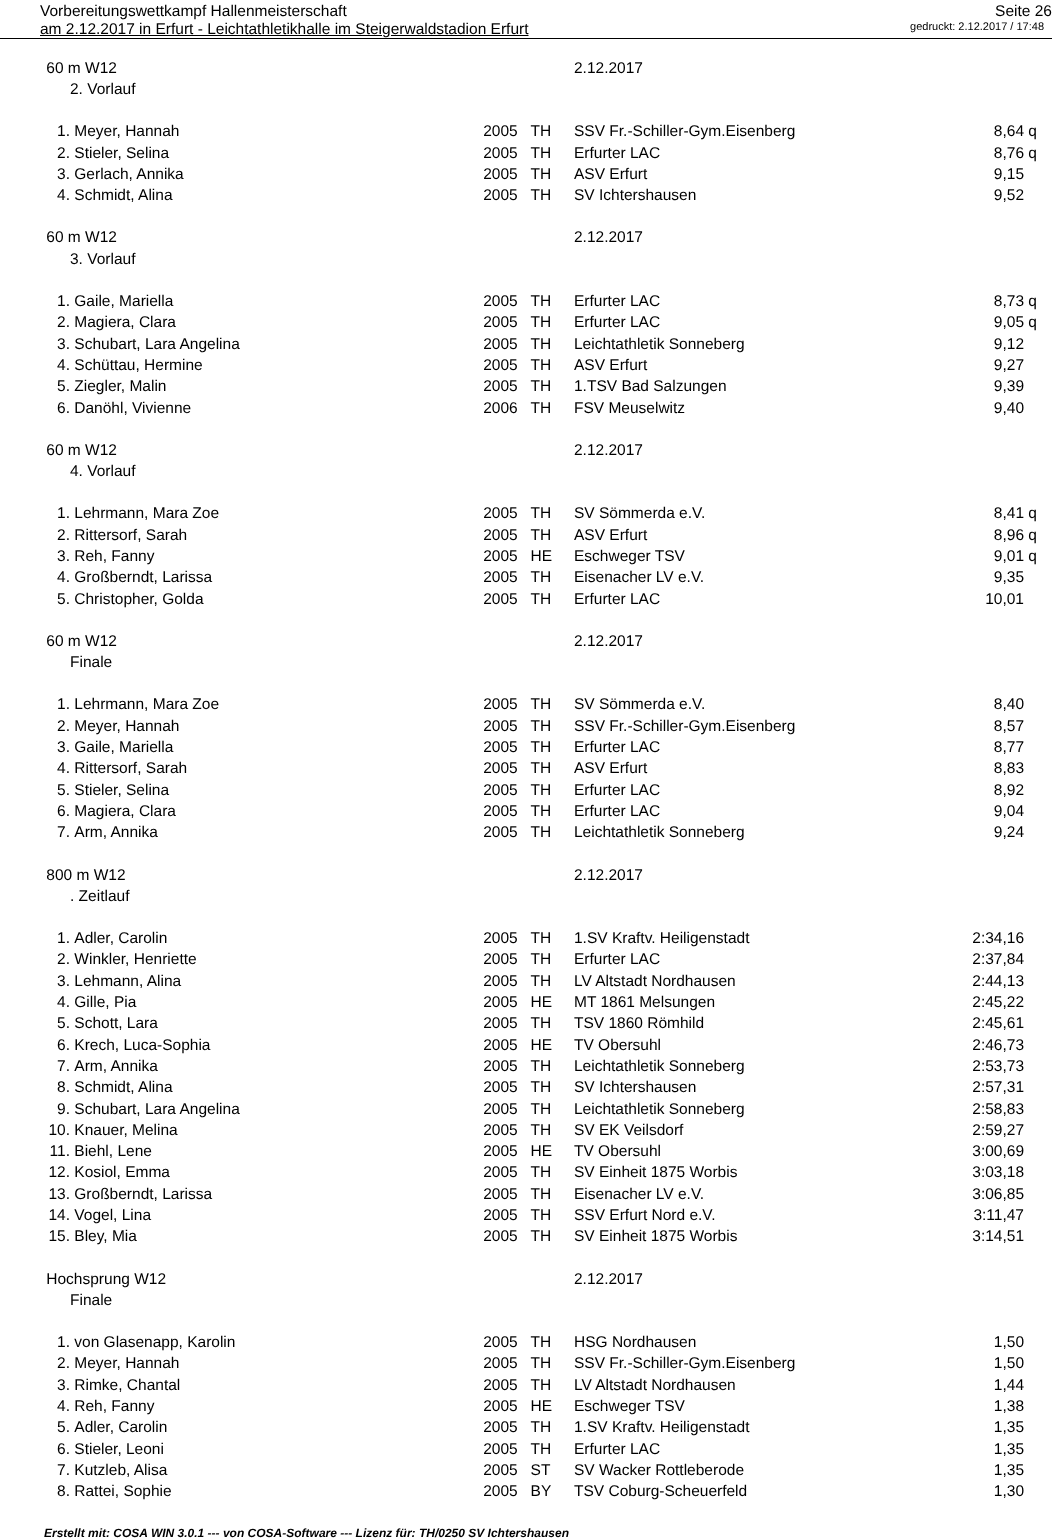Vorbereitungswettkampf Hallenmeisterschaft Seite 26
am 2.12.2017 in Erfurt - Leichtathletikhalle im Steigerwaldstadion Erfurt gedruckt: 2.12.2017 / 17:48
| 60 m W12 | | | | 2.12.2017 | | |
| | 2. Vorlauf | | | | | |
| 1. | Meyer, Hannah | 2005 | TH | SSV Fr.-Schiller-Gym.Eisenberg | 8,64 | q |
| 2. | Stieler, Selina | 2005 | TH | Erfurter LAC | 8,76 | q |
| 3. | Gerlach, Annika | 2005 | TH | ASV Erfurt | 9,15 | |
| 4. | Schmidt, Alina | 2005 | TH | SV Ichtershausen | 9,52 | |
| 60 m W12 | | | | 2.12.2017 | | |
| | 3. Vorlauf | | | | | |
| 1. | Gaile, Mariella | 2005 | TH | Erfurter LAC | 8,73 | q |
| 2. | Magiera, Clara | 2005 | TH | Erfurter LAC | 9,05 | q |
| 3. | Schubart, Lara Angelina | 2005 | TH | Leichtathletik Sonneberg | 9,12 | |
| 4. | Schüttau, Hermine | 2005 | TH | ASV Erfurt | 9,27 | |
| 5. | Ziegler, Malin | 2005 | TH | 1.TSV Bad Salzungen | 9,39 | |
| 6. | Danöhl, Vivienne | 2006 | TH | FSV Meuselwitz | 9,40 | |
| 60 m W12 | | | | 2.12.2017 | | |
| | 4. Vorlauf | | | | | |
| 1. | Lehrmann, Mara Zoe | 2005 | TH | SV Sömmerda e.V. | 8,41 | q |
| 2. | Rittersorf, Sarah | 2005 | TH | ASV Erfurt | 8,96 | q |
| 3. | Reh, Fanny | 2005 | HE | Eschweger TSV | 9,01 | q |
| 4. | Großberndt, Larissa | 2005 | TH | Eisenacher LV e.V. | 9,35 | |
| 5. | Christopher, Golda | 2005 | TH | Erfurter LAC | 10,01 | |
| 60 m W12 | | | | 2.12.2017 | | |
| | Finale | | | | | |
| 1. | Lehrmann, Mara Zoe | 2005 | TH | SV Sömmerda e.V. | 8,40 | |
| 2. | Meyer, Hannah | 2005 | TH | SSV Fr.-Schiller-Gym.Eisenberg | 8,57 | |
| 3. | Gaile, Mariella | 2005 | TH | Erfurter LAC | 8,77 | |
| 4. | Rittersorf, Sarah | 2005 | TH | ASV Erfurt | 8,83 | |
| 5. | Stieler, Selina | 2005 | TH | Erfurter LAC | 8,92 | |
| 6. | Magiera, Clara | 2005 | TH | Erfurter LAC | 9,04 | |
| 7. | Arm, Annika | 2005 | TH | Leichtathletik Sonneberg | 9,24 | |
| 800 m W12 | | | | 2.12.2017 | | |
| | . Zeitlauf | | | | | |
| 1. | Adler, Carolin | 2005 | TH | 1.SV Kraftv. Heiligenstadt | 2:34,16 | |
| 2. | Winkler, Henriette | 2005 | TH | Erfurter LAC | 2:37,84 | |
| 3. | Lehmann, Alina | 2005 | TH | LV Altstadt Nordhausen | 2:44,13 | |
| 4. | Gille, Pia | 2005 | HE | MT 1861 Melsungen | 2:45,22 | |
| 5. | Schott, Lara | 2005 | TH | TSV 1860 Römhild | 2:45,61 | |
| 6. | Krech, Luca-Sophia | 2005 | HE | TV Obersuhl | 2:46,73 | |
| 7. | Arm, Annika | 2005 | TH | Leichtathletik Sonneberg | 2:53,73 | |
| 8. | Schmidt, Alina | 2005 | TH | SV Ichtershausen | 2:57,31 | |
| 9. | Schubart, Lara Angelina | 2005 | TH | Leichtathletik Sonneberg | 2:58,83 | |
| 10. | Knauer, Melina | 2005 | TH | SV EK Veilsdorf | 2:59,27 | |
| 11. | Biehl, Lene | 2005 | HE | TV Obersuhl | 3:00,69 | |
| 12. | Kosiol, Emma | 2005 | TH | SV Einheit 1875 Worbis | 3:03,18 | |
| 13. | Großberndt, Larissa | 2005 | TH | Eisenacher LV e.V. | 3:06,85 | |
| 14. | Vogel, Lina | 2005 | TH | SSV Erfurt Nord e.V. | 3:11,47 | |
| 15. | Bley, Mia | 2005 | TH | SV Einheit 1875 Worbis | 3:14,51 | |
| Hochsprung W12 | | | | 2.12.2017 | | |
| | Finale | | | | | |
| 1. | von Glasenapp, Karolin | 2005 | TH | HSG Nordhausen | 1,50 | |
| 2. | Meyer, Hannah | 2005 | TH | SSV Fr.-Schiller-Gym.Eisenberg | 1,50 | |
| 3. | Rimke, Chantal | 2005 | TH | LV Altstadt Nordhausen | 1,44 | |
| 4. | Reh, Fanny | 2005 | HE | Eschweger TSV | 1,38 | |
| 5. | Adler, Carolin | 2005 | TH | 1.SV Kraftv. Heiligenstadt | 1,35 | |
| 6. | Stieler, Leoni | 2005 | TH | Erfurter LAC | 1,35 | |
| 7. | Kutzleb, Alisa | 2005 | ST | SV Wacker Rottleberode | 1,35 | |
| 8. | Rattei, Sophie | 2005 | BY | TSV Coburg-Scheuerfeld | 1,30 | |
Erstellt mit: COSA WIN 3.0.1 --- von COSA-Software --- Lizenz für: TH/0250 SV Ichtershausen